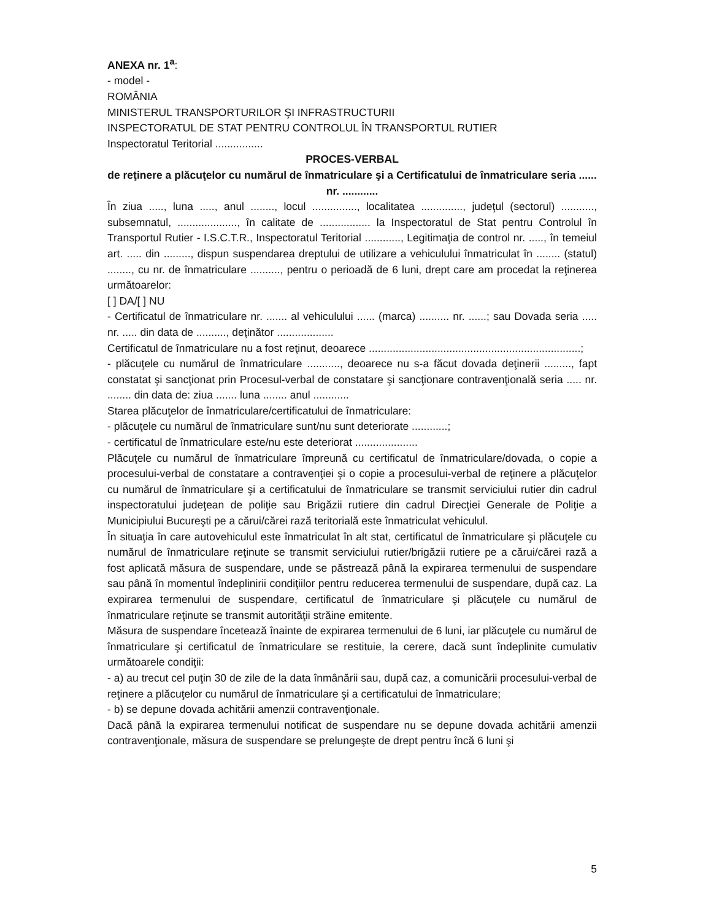ANEXA nr. 1<sup>a</sup>:
- model -
ROMÂNIA
MINISTERUL TRANSPORTURILOR ŞI INFRASTRUCTURII
INSPECTORATUL DE STAT PENTRU CONTROLUL ÎN TRANSPORTUL RUTIER
Inspectoratul Teritorial ................
PROCES-VERBAL
de reţinere a plăcuţelor cu numărul de înmatriculare şi a Certificatului de înmatriculare seria ...... nr. ............
În ziua ....., luna ....., anul ........, locul ..............., localitatea .............., judeţul (sectorul) ..........., subsemnatul, ...................., în calitate de ................. la Inspectoratul de Stat pentru Controlul în Transportul Rutier - I.S.C.T.R., Inspectoratul Teritorial ............, Legitimaţia de control nr. ....., în temeiul art. ..... din ........., dispun suspendarea dreptului de utilizare a vehiculului înmatriculat în ........ (statul) ........, cu nr. de înmatriculare .........., pentru o perioadă de 6 luni, drept care am procedat la reţinerea următoarelor:
[ ] DA/[ ] NU
- Certificatul de înmatriculare nr. ....... al vehiculului ...... (marca) .......... nr. ......; sau Dovada seria ..... nr. ..... din data de .........., deţinător ...................
Certificatul de înmatriculare nu a fost reţinut, deoarece .......................................................................;
- plăcuţele cu numărul de înmatriculare ..........., deoarece nu s-a făcut dovada deţinerii ........., fapt constatat şi sancţionat prin Procesul-verbal de constatare şi sancţionare contravenţională seria ..... nr. ........ din data de: ziua ....... luna ........ anul ............
Starea plăcuţelor de înmatriculare/certificatului de înmatriculare:
- plăcuţele cu numărul de înmatriculare sunt/nu sunt deteriorate ............;
- certificatul de înmatriculare este/nu este deteriorat .....................
Plăcuţele cu numărul de înmatriculare împreună cu certificatul de înmatriculare/dovada, o copie a procesului-verbal de constatare a contravenţiei şi o copie a procesului-verbal de reţinere a plăcuţelor cu numărul de înmatriculare şi a certificatului de înmatriculare se transmit serviciului rutier din cadrul inspectoratului judeţean de poliţie sau Brigăzii rutiere din cadrul Direcţiei Generale de Poliţie a Municipiului Bucureşti pe a cărui/cărei rază teritorială este înmatriculat vehiculul.
În situaţia în care autovehiculul este înmatriculat în alt stat, certificatul de înmatriculare şi plăcuţele cu numărul de înmatriculare reţinute se transmit serviciului rutier/brigăzii rutiere pe a cărui/cărei rază a fost aplicată măsura de suspendare, unde se păstrează până la expirarea termenului de suspendare sau până în momentul îndeplinirii condiţiilor pentru reducerea termenului de suspendare, după caz. La expirarea termenului de suspendare, certificatul de înmatriculare şi plăcuţele cu numărul de înmatriculare reţinute se transmit autorităţii străine emitente.
Măsura de suspendare încetează înainte de expirarea termenului de 6 luni, iar plăcuţele cu numărul de înmatriculare şi certificatul de înmatriculare se restituie, la cerere, dacă sunt îndeplinite cumulativ următoarele condiţii:
- a) au trecut cel puţin 30 de zile de la data înmânării sau, după caz, a comunicării procesului-verbal de reţinere a plăcuţelor cu numărul de înmatriculare şi a certificatului de înmatriculare;
- b) se depune dovada achitării amenzii contravenţionale.
Dacă până la expirarea termenului notificat de suspendare nu se depune dovada achitării amenzii contravenţionale, măsura de suspendare se prelungeşte de drept pentru încă 6 luni şi
5